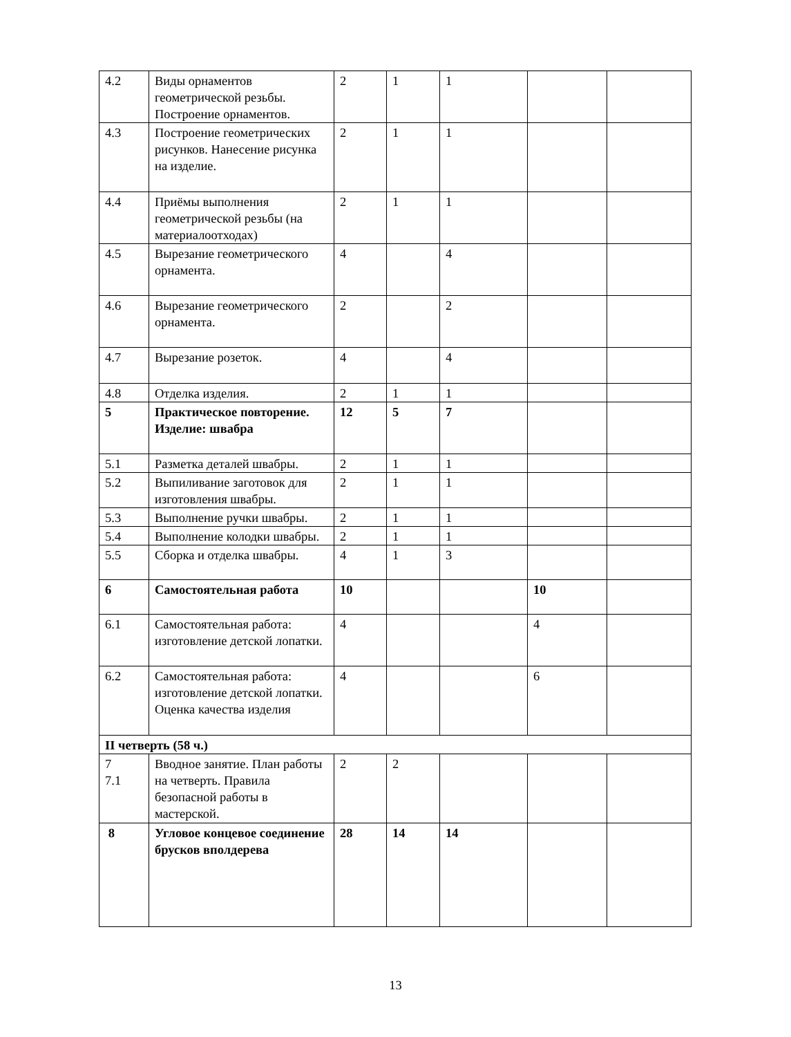| 4.2 | Виды орнаментов геометрической резьбы. Построение орнаментов. | 2 | 1 | 1 | | |
| 4.3 | Построение геометрических рисунков. Нанесение рисунка на изделие. | 2 | 1 | 1 | | |
| 4.4 | Приёмы выполнения геометрической резьбы (на материалоотходах) | 2 | 1 | 1 | | |
| 4.5 | Вырезание геометрического орнамента. | 4 | | 4 | | |
| 4.6 | Вырезание геометрического орнамента. | 2 | | 2 | | |
| 4.7 | Вырезание розеток. | 4 | | 4 | | |
| 4.8 | Отделка изделия. | 2 | 1 | 1 | | |
| 5 | Практическое повторение. Изделие: швабра | 12 | 5 | 7 | | |
| 5.1 | Разметка деталей швабры. | 2 | 1 | 1 | | |
| 5.2 | Выпиливание заготовок для изготовления швабры. | 2 | 1 | 1 | | |
| 5.3 | Выполнение ручки швабры. | 2 | 1 | 1 | | |
| 5.4 | Выполнение колодки швабры. | 2 | 1 | 1 | | |
| 5.5 | Сборка и отделка швабры. | 4 | 1 | 3 | | |
| 6 | Самостоятельная работа | 10 | | | 10 | |
| 6.1 | Самостоятельная работа: изготовление детской лопатки. | 4 | | | 4 | |
| 6.2 | Самостоятельная работа: изготовление детской лопатки. Оценка качества изделия | 4 | | | 6 | |
| II четверть (58 ч.) | | | | | | |
| 7 7.1 | Вводное занятие. План работы на четверть. Правила безопасной работы в мастерской. | 2 | 2 | | | |
| 8 | Угловое концевое соединение брусков вполдерева | 28 | 14 | 14 | | |
13